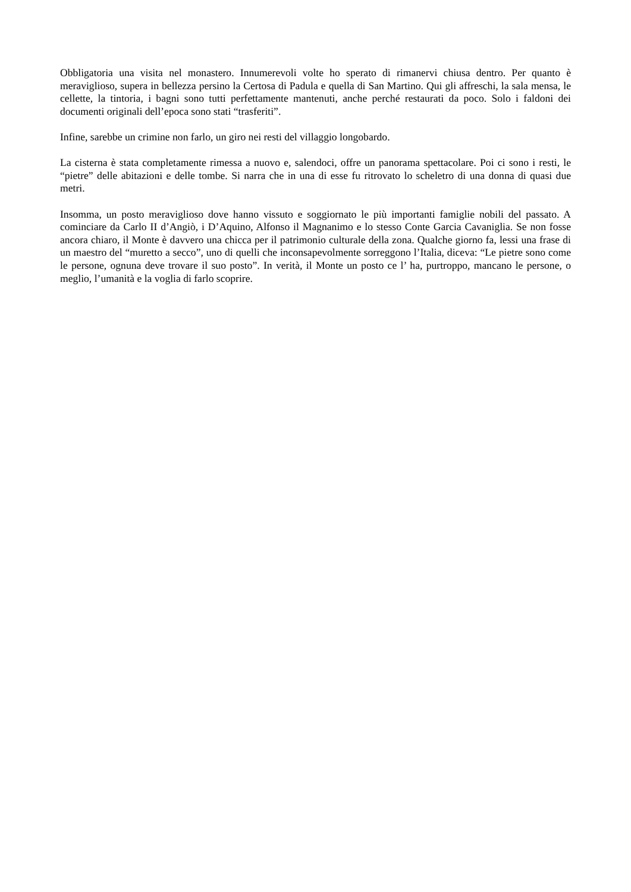Obbligatoria una visita nel monastero. Innumerevoli volte ho sperato di rimanervi chiusa dentro. Per quanto è meraviglioso, supera in bellezza persino la Certosa di Padula e quella di San Martino. Qui gli affreschi, la sala mensa, le cellette, la tintoria, i bagni sono tutti perfettamente mantenuti, anche perché restaurati da poco. Solo i faldoni dei documenti originali dell’epoca sono stati “trasferiti”.
Infine, sarebbe un crimine non farlo, un giro nei resti del villaggio longobardo.
La cisterna è stata completamente rimessa a nuovo e, salendoci, offre un panorama spettacolare. Poi ci sono i resti, le “pietre” delle abitazioni e delle tombe. Si narra che in una di esse fu ritrovato lo scheletro di una donna di quasi due metri.
Insomma, un posto meraviglioso dove hanno vissuto e soggiornato le più importanti famiglie nobili del passato. A cominciare da Carlo II d’Angiò, i D’Aquino, Alfonso il Magnanimo e lo stesso Conte Garcia Cavaniglia. Se non fosse ancora chiaro, il Monte è davvero una chicca per il patrimonio culturale della zona. Qualche giorno fa, lessi una frase di un maestro del “muretto a secco”, uno di quelli che inconsapevolmente sorreggono l’Italia, diceva: “Le pietre sono come le persone, ognuna deve trovare il suo posto”. In verità, il Monte un posto ce l’ ha, purtroppo, mancano le persone, o meglio, l’umanità e la voglia di farlo scoprire.